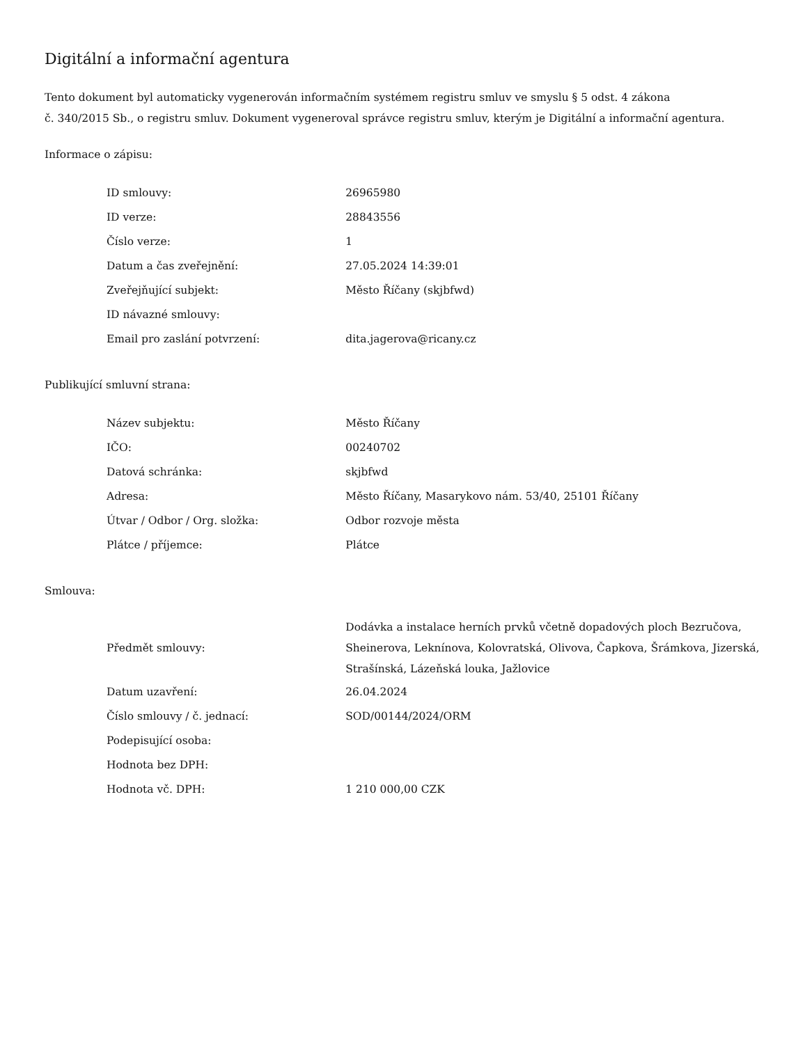Digitální a informační agentura
Tento dokument byl automaticky vygenerován informačním systémem registru smluv ve smyslu § 5 odst. 4 zákona
č. 340/2015 Sb., o registru smluv. Dokument vygeneroval správce registru smluv, kterým je Digitální a informační agentura.
Informace o zápisu:
| ID smlouvy: | 26965980 |
| ID verze: | 28843556 |
| Číslo verze: | 1 |
| Datum a čas zveřejnění: | 27.05.2024 14:39:01 |
| Zveřejňující subjekt: | Město Říčany (skjbfwd) |
| ID návazné smlouvy: | |
| Email pro zaslání potvrzení: | dita.jagerova@ricany.cz |
Publikující smluvní strana:
| Název subjektu: | Město Říčany |
| IČO: | 00240702 |
| Datová schránka: | skjbfwd |
| Adresa: | Město Říčany, Masarykovo nám. 53/40, 25101 Říčany |
| Útvar / Odbor / Org. složka: | Odbor rozvoje města |
| Plátce / příjemce: | Plátce |
Smlouva:
| Předmět smlouvy: | Dodávka a instalace herních prvků včetně dopadových ploch Bezručova, Sheinerova, Leknínova, Kolovratská, Olivova, Čapkova, Šrámkova, Jizerská, Strašínská, Lázeňská louka, Jažlovice |
| Datum uzavření: | 26.04.2024 |
| Číslo smlouvy / č. jednací: | SOD/00144/2024/ORM |
| Podepisující osoba: | |
| Hodnota bez DPH: | |
| Hodnota vč. DPH: | 1 210 000,00 CZK |